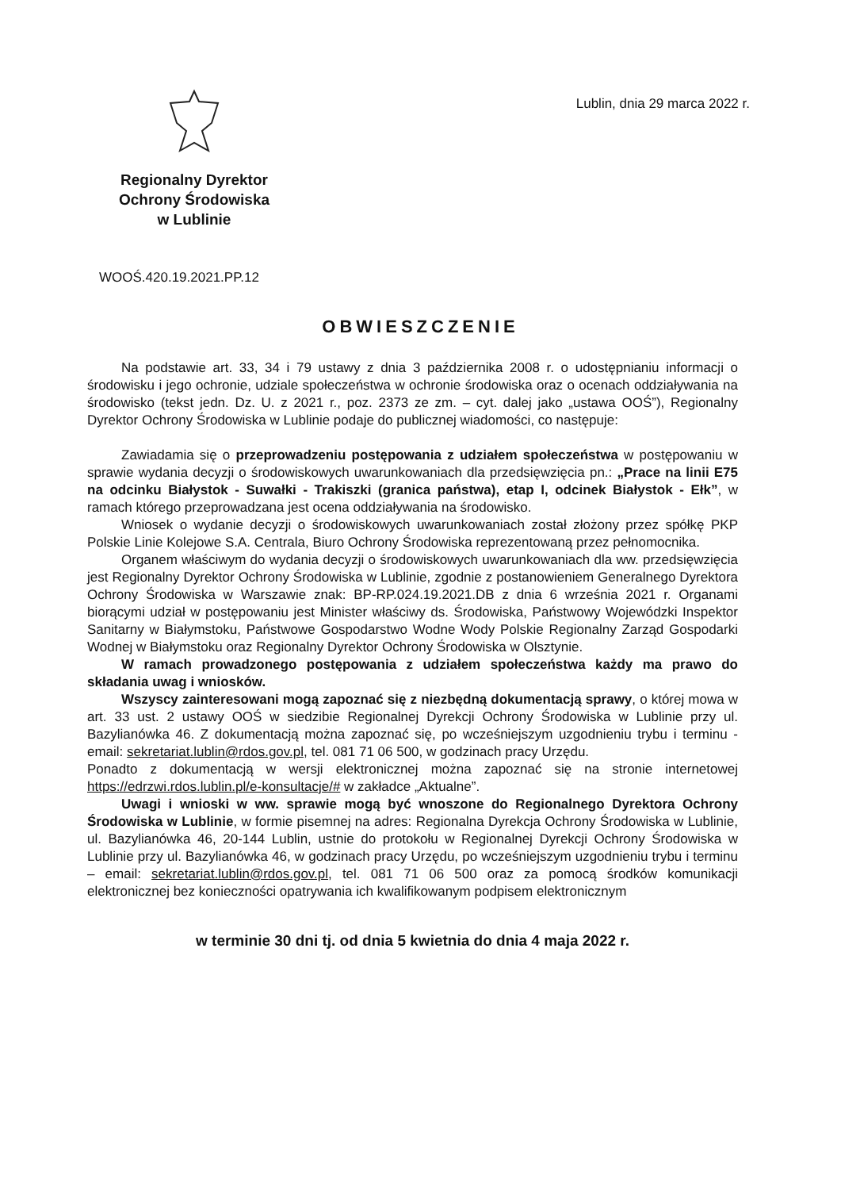Regionalny Dyrektor
Ochrony Środowiska
w Lublinie
Lublin, dnia 29 marca 2022 r.
WOOŚ.420.19.2021.PP.12
OBWIESZCZENIE
Na podstawie art. 33, 34 i 79 ustawy z dnia 3 października 2008 r. o udostępnianiu informacji o środowisku i jego ochronie, udziale społeczeństwa w ochronie środowiska oraz o ocenach oddziaływania na środowisko (tekst jedn. Dz. U. z 2021 r., poz. 2373 ze zm. – cyt. dalej jako „ustawa OOŚ”), Regionalny Dyrektor Ochrony Środowiska w Lublinie podaje do publicznej wiadomości, co następuje:
Zawiadamia się o przeprowadzeniu postępowania z udziałem społeczeństwa w postępowaniu w sprawie wydania decyzji o środowiskowych uwarunkowaniach dla przedsięwzięcia pn.: „Prace na linii E75 na odcinku Białystok - Suwałki - Trakiszki (granica państwa), etap I, odcinek Białystok - Ełk”, w ramach którego przeprowadzana jest ocena oddziaływania na środowisko.
Wniosek o wydanie decyzji o środowiskowych uwarunkowaniach został złożony przez spółkę PKP Polskie Linie Kolejowe S.A. Centrala, Biuro Ochrony Środowiska reprezentowaną przez pełnomocnika.
Organem właściwym do wydania decyzji o środowiskowych uwarunkowaniach dla ww. przedsięwzięcia jest Regionalny Dyrektor Ochrony Środowiska w Lublinie, zgodnie z postanowieniem Generalnego Dyrektora Ochrony Środowiska w Warszawie znak: BP-RP.024.19.2021.DB z dnia 6 września 2021 r. Organami biorącymi udział w postępowaniu jest Minister właściwy ds. Środowiska, Państwowy Wojewódzki Inspektor Sanitarny w Białymstoku, Państwowe Gospodarstwo Wodne Wody Polskie Regionalny Zarząd Gospodarki Wodnej w Białymstoku oraz Regionalny Dyrektor Ochrony Środowiska w Olsztynie.
W ramach prowadzonego postępowania z udziałem społeczeństwa każdy ma prawo do składania uwag i wniosków.
Wszyscy zainteresowani mogą zapoznać się z niezbędną dokumentacją sprawy, o której mowa w art. 33 ust. 2 ustawy OOŚ w siedzibie Regionalnej Dyrekcji Ochrony Środowiska w Lublinie przy ul. Bazylianówka 46. Z dokumentacją można zapoznać się, po wcześniejszym uzgodnieniu trybu i terminu - email: sekretariat.lublin@rdos.gov.pl, tel. 081 71 06 500, w godzinach pracy Urzędu.
Ponadto z dokumentacją w wersji elektronicznej można zapoznać się na stronie internetowej https://edrzwi.rdos.lublin.pl/e-konsultacje/# w zakładce „Aktualne”.
Uwagi i wnioski w ww. sprawie mogą być wnoszone do Regionalnego Dyrektora Ochrony Środowiska w Lublinie, w formie pisemnej na adres: Regionalna Dyrekcja Ochrony Środowiska w Lublinie, ul. Bazylianówka 46, 20-144 Lublin, ustnie do protokołu w Regionalnej Dyrekcji Ochrony Środowiska w Lublinie przy ul. Bazylianówka 46, w godzinach pracy Urzędu, po wcześniejszym uzgodnieniu trybu i terminu – email: sekretariat.lublin@rdos.gov.pl, tel. 081 71 06 500 oraz za pomocą środków komunikacji elektronicznej bez konieczności opatrywania ich kwalifikowanym podpisem elektronicznym
w terminie 30 dni tj. od dnia 5 kwietnia do dnia 4 maja 2022 r.